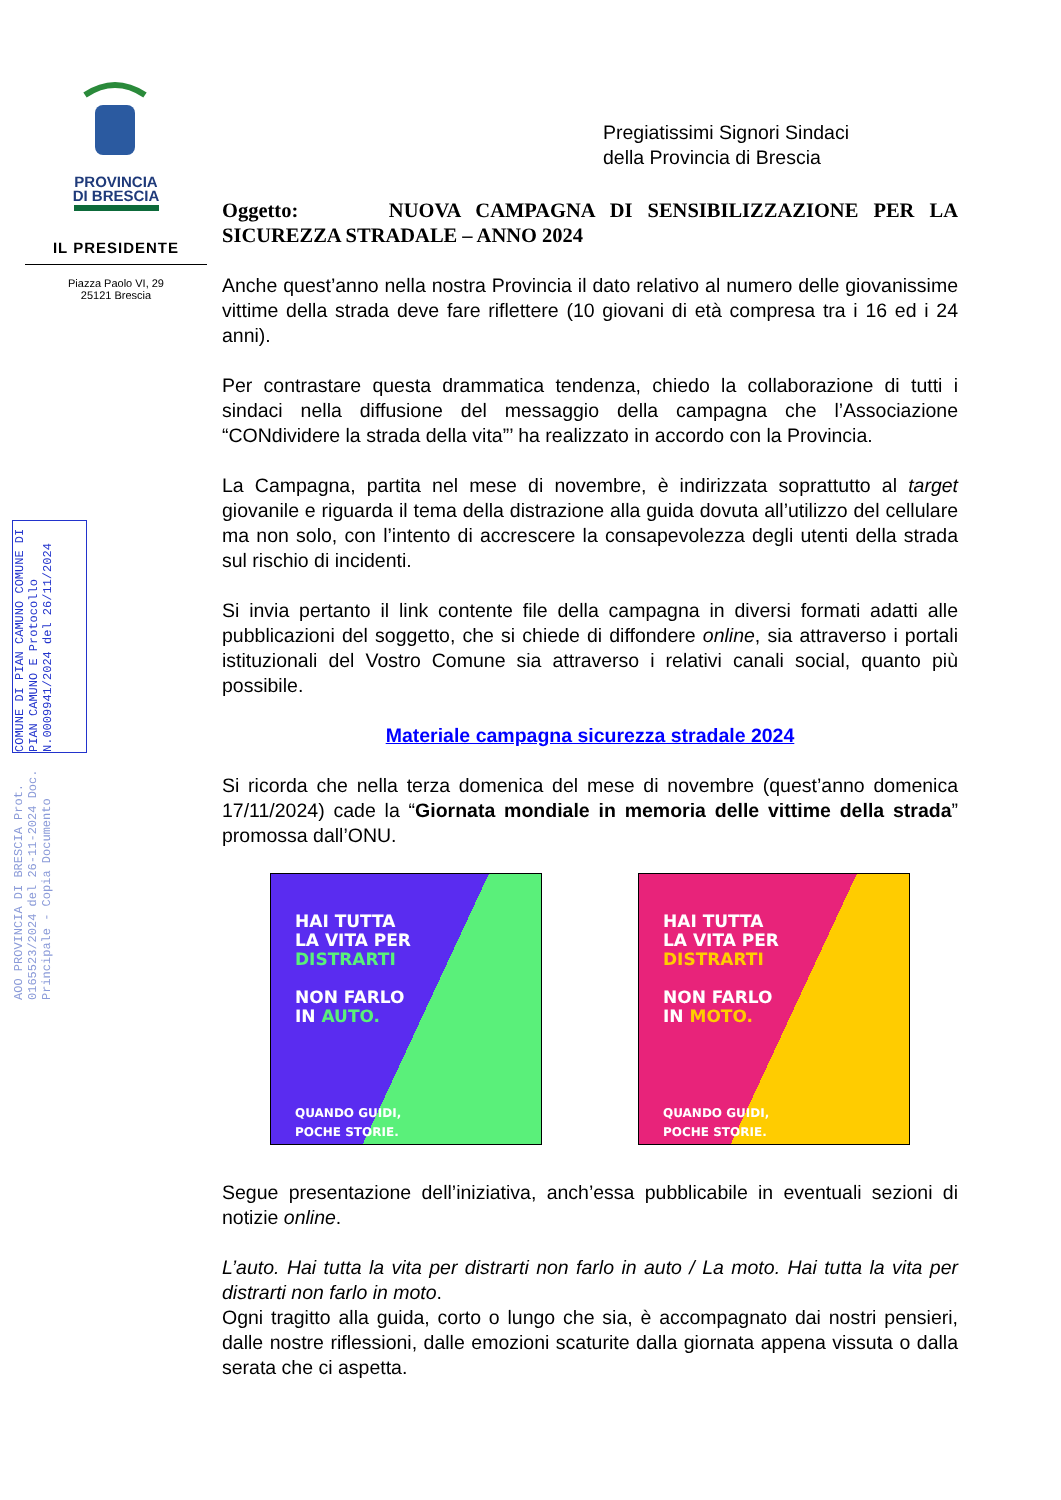PROVINCIA
DI BRESCIA
IL PRESIDENTE
Piazza Paolo VI, 29
25121 Brescia
AOO PROVINCIA DI BRESCIA Prot. 0165523/2024 del 26-11-2024 Doc. Principale - Copia Documento
COMUNE DI PIAN CAMUNO COMUNE DI PIAN CAMUNO E Protocollo N.0009941/2024 del 26/11/2024
Pregiatissimi Signori Sindaci
della Provincia di Brescia
Oggetto: NUOVA CAMPAGNA DI SENSIBILIZZAZIONE PER LA SICUREZZA STRADALE – ANNO 2024
Anche quest’anno nella nostra Provincia il dato relativo al numero delle giovanissime vittime della strada deve fare riflettere (10 giovani di età compresa tra i 16 ed i 24 anni).
Per contrastare questa drammatica tendenza, chiedo la collaborazione di tutti i sindaci nella diffusione del messaggio della campagna che l’Associazione “CONdividere la strada della vita”’ ha realizzato in accordo con la Provincia.
La Campagna, partita nel mese di novembre, è indirizzata soprattutto al target giovanile e riguarda il tema della distrazione alla guida dovuta all’utilizzo del cellulare ma non solo, con l’intento di accrescere la consapevolezza degli utenti della strada sul rischio di incidenti.
Si invia pertanto il link contente file della campagna in diversi formati adatti alle pubblicazioni del soggetto, che si chiede di diffondere online, sia attraverso i portali istituzionali del Vostro Comune sia attraverso i relativi canali social, quanto più possibile.
Materiale campagna sicurezza stradale 2024
Si ricorda che nella terza domenica del mese di novembre (quest’anno domenica 17/11/2024) cade la “Giornata mondiale in memoria delle vittime della strada” promossa dall’ONU.
HAI TUTTA
LA VITA PER
DISTRARTI
NON FARLO
IN AUTO.
QUANDO GUIDI,
POCHE STORIE.
HAI TUTTA
LA VITA PER
DISTRARTI
NON FARLO
IN MOTO.
QUANDO GUIDI,
POCHE STORIE.
Segue presentazione dell’iniziativa, anch’essa pubblicabile in eventuali sezioni di notizie online.
L’auto. Hai tutta la vita per distrarti non farlo in auto / La moto. Hai tutta la vita per distrarti non farlo in moto.
Ogni tragitto alla guida, corto o lungo che sia, è accompagnato dai nostri pensieri, dalle nostre riflessioni, dalle emozioni scaturite dalla giornata appena vissuta o dalla serata che ci aspetta.